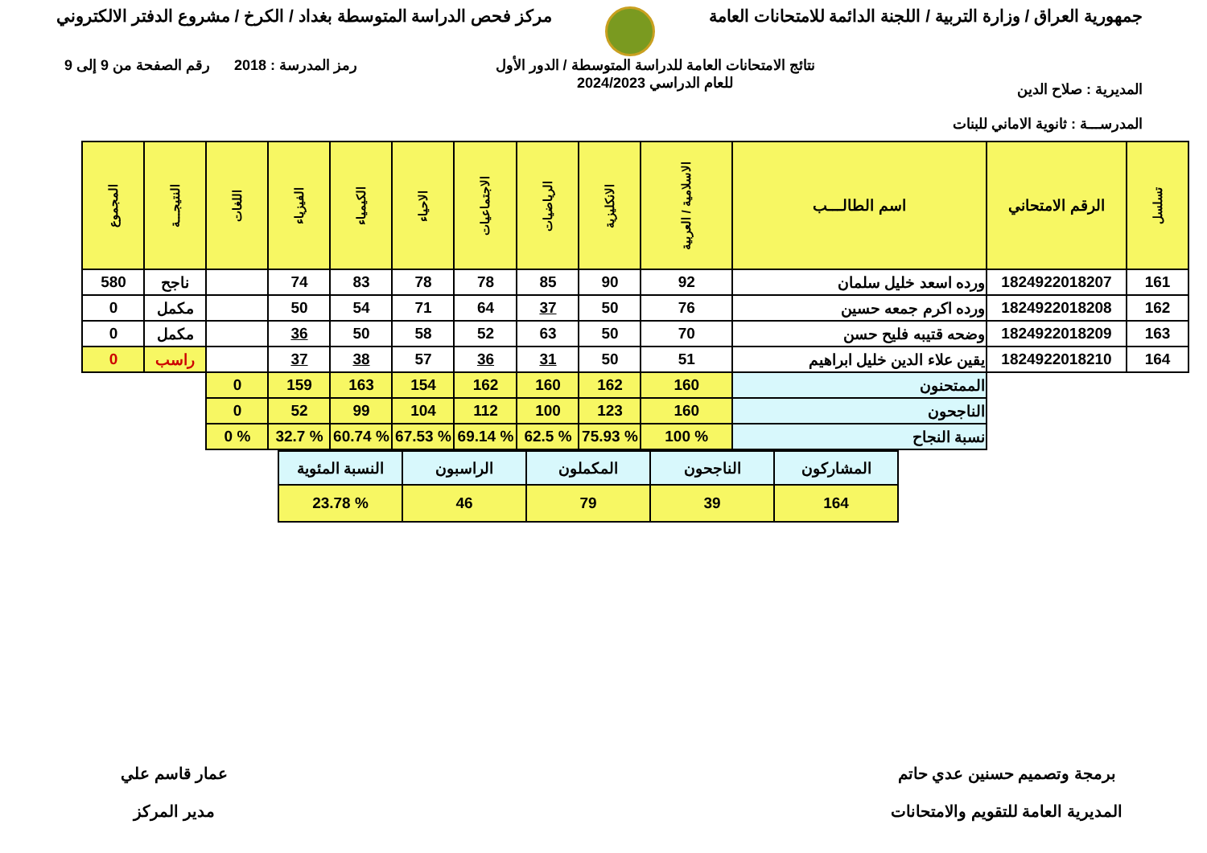جمهورية العراق / وزارة التربية / اللجنة الدائمة للامتحانات العامة
مركز فحص الدراسة المتوسطة بغداد / الكرخ / مشروع الدفتر الالكتروني
المديرية : صلاح الدين
المدرســـة : ثانوية الاماني للبنات
نتائج الامتحانات العامة للدراسة المتوسطة / الدور الأول
للعام الدراسي 2024/2023
رمز المدرسة : 2018 رقم الصفحة من 9 إلى 9
| تسلسل | الرقم الامتحاني | اسم الطالـــب | الاسلامية / العربية | الانكليزية | الرياضيات | الاجتماعيات | الاحياء | الكيمياء | الفيزياء | اللغات | النتيجـــة | المجموع |
| --- | --- | --- | --- | --- | --- | --- | --- | --- | --- | --- | --- | --- |
| 161 | 1824922018207 | ورده اسعد خليل سلمان | 92 | 90 | 85 | 78 | 78 | 83 | 74 | | ناجح | 580 |
| 162 | 1824922018208 | ورده اكرم جمعه حسين | 76 | 50 | 37 | 64 | 71 | 54 | 50 | | مكمل | 0 |
| 163 | 1824922018209 | وضحه قتيبه فليح حسن | 70 | 50 | 63 | 52 | 58 | 50 | 36 | | مكمل | 0 |
| 164 | 1824922018210 | يقين علاء الدين خليل ابراهيم | 51 | 50 | 31 | 36 | 57 | 38 | 37 | | راسب | 0 |
| | | الممتحنون | 160 | 162 | 160 | 162 | 154 | 163 | 159 | 0 | | |
| | | الناجحون | 160 | 123 | 100 | 112 | 104 | 99 | 52 | 0 | | |
| | | نسبة النجاح | % 100 | % 75.93 | % 62.5 | % 69.14 | % 67.53 | % 60.74 | % 32.7 | % 0 | | |
| المشاركون | الناجحون | المكملون | الراسبون | النسبة المئوية |
| 164 | 39 | 79 | 46 | % 23.78 |
برمجة وتصميم حسنين عدي حاتم
المديرية العامة للتقويم والامتحانات
عمار قاسم علي
مدير المركز